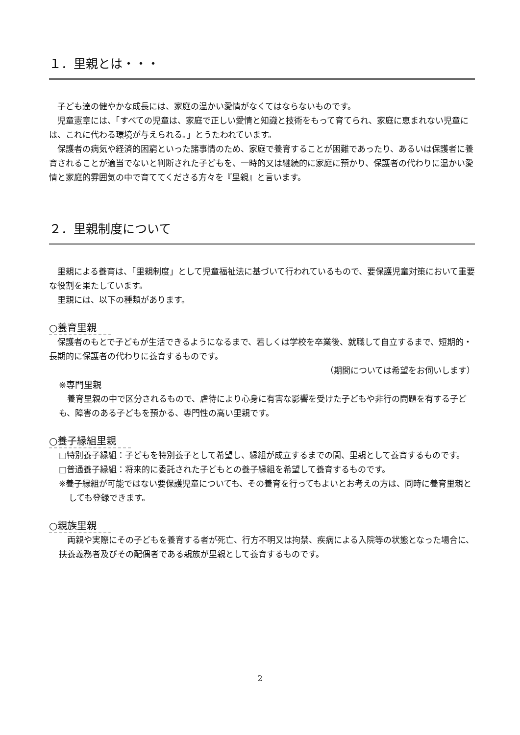１．里親とは・・・
子ども達の健やかな成長には、家庭の温かい愛情がなくてはならないものです。
児童憲章には、「すべての児童は、家庭で正しい愛情と知識と技術をもって育てられ、家庭に恵まれない児童には、これに代わる環境が与えられる。」とうたわれています。
保護者の病気や経済的困窮といった諸事情のため、家庭で養育することが困難であったり、あるいは保護者に養育されることが適当でないと判断された子どもを、一時的又は継続的に家庭に預かり、保護者の代わりに温かい愛情と家庭的雰囲気の中で育ててくださる方々を『里親』と言います。
２．里親制度について
里親による養育は、「里親制度」として児童福祉法に基づいて行われているもので、要保護児童対策において重要な役割を果たしています。
里親には、以下の種類があります。
○養育里親
保護者のもとで子どもが生活できるようになるまで、若しくは学校を卒業後、就職して自立するまで、短期的・長期的に保護者の代わりに養育するものです。
（期間については希望をお伺いします）
※専門里親
養育里親の中で区分されるもので、虐待により心身に有害な影響を受けた子どもや非行の問題を有する子ども、障害のある子どもを預かる、専門性の高い里親です。
○養子縁組里親
□特別養子縁組：子どもを特別養子として希望し、縁組が成立するまでの間、里親として養育するものです。
□普通養子縁組：将来的に委託された子どもとの養子縁組を希望して養育するものです。
※養子縁組が可能ではない要保護児童についても、その養育を行ってもよいとお考えの方は、同時に養育里親としても登録できます。
○親族里親
両親や実際にその子どもを養育する者が死亡、行方不明又は拘禁、疾病による入院等の状態となった場合に、扶養義務者及びその配偶者である親族が里親として養育するものです。
2